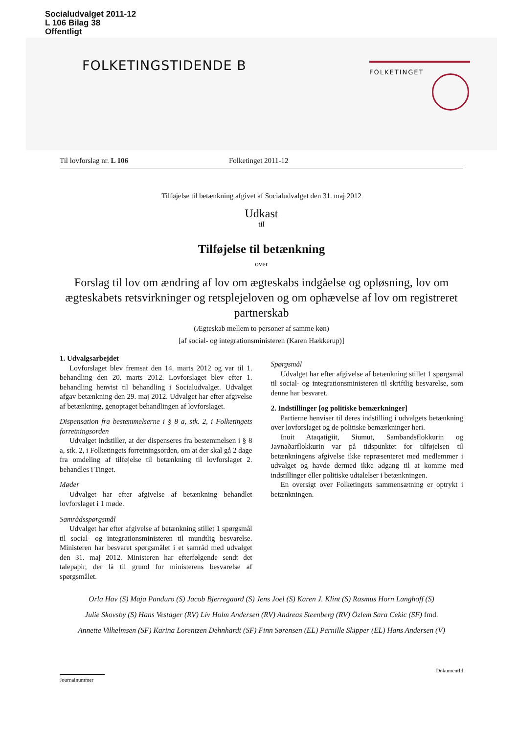Socialudvalget 2011-12
L 106 Bilag 38
Offentligt
FOLKETINGSTIDENDE B FOLKETINGET
Til lovforslag nr. L 106 Folketinget 2011-12
Tilføjelse til betænkning afgivet af Socialudvalget den 31. maj 2012
Udkast
til
Tilføjelse til betænkning
over
Forslag til lov om ændring af lov om ægteskabs indgåelse og opløsning, lov om ægteskabets retsvirkninger og retsplejeloven og om ophævelse af lov om registreret partnerskab
(Ægteskab mellem to personer af samme køn)
[af social- og integrationsministeren (Karen Hækkerup)]
1. Udvalgsarbejdet
Lovforslaget blev fremsat den 14. marts 2012 og var til 1. behandling den 20. marts 2012. Lovforslaget blev efter 1. behandling henvist til behandling i Socialudvalget. Udvalget afgav betænkning den 29. maj 2012. Udvalget har efter afgivelse af betænkning, genoptaget behandlingen af lovforslaget.
Dispensation fra bestemmelserne i § 8 a, stk. 2, i Folketingets forretningsorden
Udvalget indstiller, at der dispenseres fra bestemmelsen i § 8 a, stk. 2, i Folketingets forretningsorden, om at der skal gå 2 dage fra omdeling af tilføjelse til betænkning til lovforslaget 2. behandles i Tinget.
Møder
Udvalget har efter afgivelse af betænkning behandlet lovforslaget i 1 møde.
Samrådsspørgsmål
Udvalget har efter afgivelse af betænkning stillet 1 spørgsmål til social- og integrationsministeren til mundtlig besvarelse. Ministeren har besvaret spørgsmålet i et samråd med udvalget den 31. maj 2012. Ministeren har efterfølgende sendt det talepapir, der lå til grund for ministerens besvarelse af spørgsmålet.
Spørgsmål
Udvalget har efter afgivelse af betænkning stillet 1 spørgsmål til social- og integrationsministeren til skriftlig besvarelse, som denne har besvaret.
2. Indstillinger [og politiske bemærkninger]
Partierne henviser til deres indstilling i udvalgets betænkning over lovforslaget og de politiske bemærkninger heri.
Inuit Ataqatigiit, Siumut, Sambandsflokkurin og Javnaðarflokkurin var på tidspunktet for tilføjelsen til betænkningens afgivelse ikke repræsenteret med medlemmer i udvalget og havde dermed ikke adgang til at komme med indstillinger eller politiske udtalelser i betænkningen.
En oversigt over Folketingets sammensætning er optrykt i betænkningen.
Orla Hav (S) Maja Panduro (S) Jacob Bjerregaard (S) Jens Joel (S) Karen J. Klint (S) Rasmus Horn Langhoff (S)
Julie Skovsby (S) Hans Vestager (RV) Liv Holm Andersen (RV) Andreas Steenberg (RV) Özlem Sara Cekic (SF) fmd.
Annette Vilhelmsen (SF) Karina Lorentzen Dehnhardt (SF) Finn Sørensen (EL) Pernille Skipper (EL) Hans Andersen (V)
Journalnummer
DokumentId